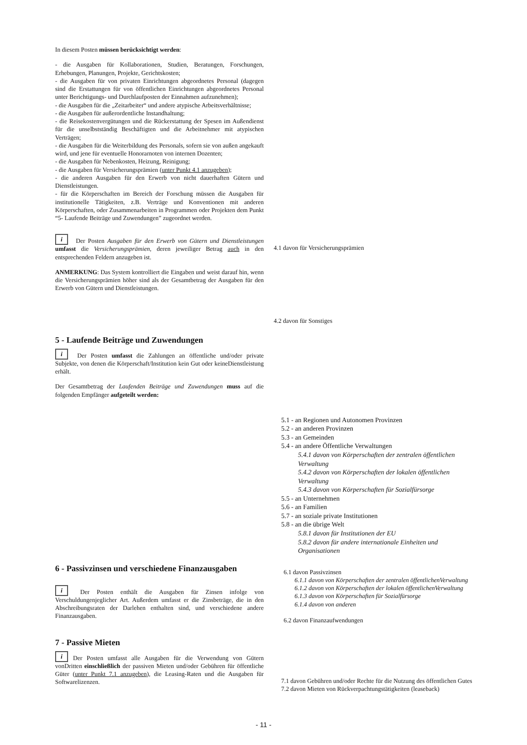In diesem Posten müssen berücksichtigt werden:
- die Ausgaben für Kollaborationen, Studien, Beratungen, Forschungen, Erhebungen, Planungen, Projekte, Gerichtskosten;
- die Ausgaben für von privaten Einrichtungen abgeordnetes Personal (dagegen sind die Erstattungen für von öffentlichen Einrichtungen abgeordnetes Personal unter Berichtigungs- und Durchlaufposten der Einnahmen aufzunehmen);
- die Ausgaben für die „Zeitarbeiter“ und andere atypische Arbeitsverhältnisse;
- die Ausgaben für außerordentliche Instandhaltung;
- die Reisekostenvergütungen und die Rückerstattung der Spesen im Außendienst für die unselbstständig Beschäftigten und die Arbeitnehmer mit atypischen Verträgen;
- die Ausgaben für die Weiterbildung des Personals, sofern sie von außen angekauft wird, und jene für eventuelle Honorarnoten von internen Dozenten;
- die Ausgaben für Nebenkosten, Heizung, Reinigung;
- die Ausgaben für Versicherungsprämien (unter Punkt 4.1 anzugeben);
- die anderen Ausgaben für den Erwerb von nicht dauerhaften Gütern und Dienstleistungen.
- für die Körperschaften im Bereich der Forschung müssen die Ausgaben für institutionelle Tätigkeiten, z.B. Verträge und Konventionen mit anderen Körperschaften, oder Zusammenarbeiten in Programmen oder Projekten dem Punkt “5- Laufende Beiträge und Zuwendungen” zugeordnet werden.
i Der Posten Ausgaben für den Erwerb von Gütern und Dienstleistungen umfasst die Versicherungsprämien, deren jeweiliger Betrag auch in den entsprechenden Feldern anzugeben ist.
ANMERKUNG: Das System kontrolliert die Eingaben und weist darauf hin, wenn die Versicherungsprämien höher sind als der Gesamtbetrag der Ausgaben für den Erwerb von Gütern und Dienstleistungen.
4.1 davon für Versicherungsprämien
4.2 davon für Sonstiges
5 - Laufende Beiträge und Zuwendungen
i Der Posten umfasst die Zahlungen an öffentliche und/oder private Subjekte, von denen die Körperschaft/Institution kein Gut oder keineDienstleistung erhält.
Der Gesamtbetrag der Laufenden Beiträge und Zuwendungen muss auf die folgenden Empfänger aufgeteilt werden:
5.1 - an Regionen und Autonomen Provinzen
5.2 - an anderen Provinzen
5.3 - an Gemeinden
5.4 - an andere Öffentliche Verwaltungen
5.4.1 davon von Körperschaften der zentralen öffentlichen Verwaltung
5.4.2 davon von Körperschaften der lokalen öffentlichen Verwaltung
5.4.3 davon von Körperschaften für Sozialfürsorge
5.5 - an Unternehmen
5.6 - an Familien
5.7 - an soziale private Institutionen
5.8 - an die übrige Welt
5.8.1 davon für Institutionen der EU
5.8.2 davon für andere internationale Einheiten und Organisationen
6 - Passivzinsen und verschiedene Finanzausgaben
i Der Posten enthält die Ausgaben für Zinsen infolge von Verschuldungenjeglicher Art. Außerdem umfasst er die Zinsbeträge, die in den Abschreibungsraten der Darlehen enthalten sind, und verschiedene andere Finanzausgaben.
6.1 davon Passivzinsen
6.1.1 davon von Körperschaften der zentralen öffentlichenVerwaltung
6.1.2 davon von Körperschaften der lokalen öffentlichenVerwaltung
6.1.3 davon von Körperschaften für Sozialfürsorge
6.1.4 davon von anderen
6.2 davon Finanzaufwendungen
7 - Passive Mieten
i Der Posten umfasst alle Ausgaben für die Verwendung von Gütern vonDritten einschließlich der passiven Mieten und/oder Gebühren für öffentliche Güter (unter Punkt 7.1 anzugeben), die Leasing-Raten und die Ausgaben für Softwarelizenzen.
7.1 davon Gebühren und/oder Rechte für die Nutzung des öffentlichen Gutes
7.2 davon Mieten von Rückverpachtungstätigkeiten (leaseback)
- 11 -